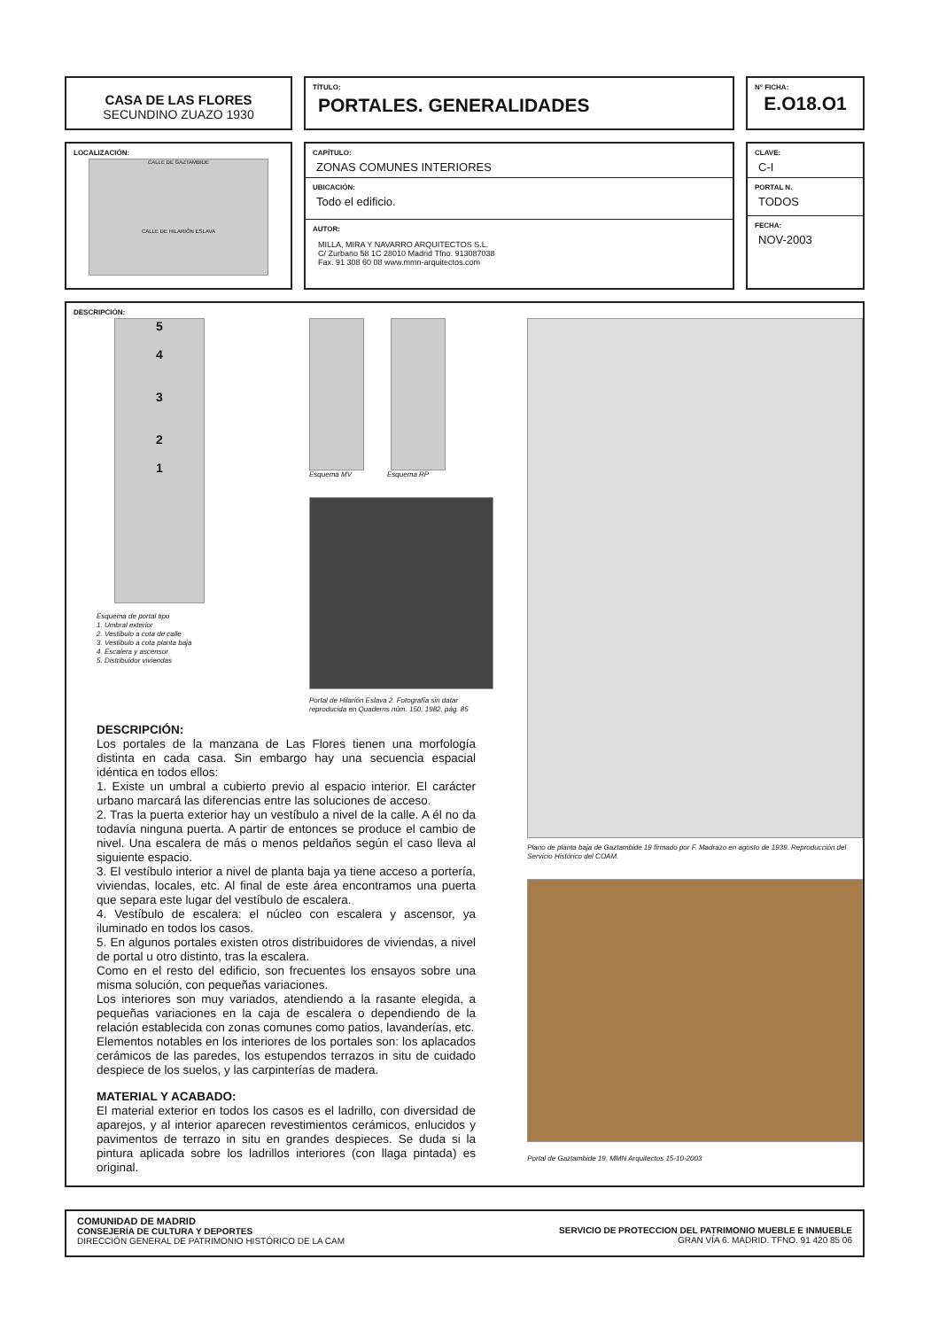CASA DE LAS FLORES
SECUNDINO ZUAZO 1930
TÍTULO:
PORTALES. GENERALIDADES
N° FICHA:
E.O18.O1
LOCALIZACIÓN:
CALLE DE GAZTAMBIDE
CALLE DE HILARIÓN ESLAVA
CAPÍTULO:
ZONAS COMUNES INTERIORES
UBICACIÓN:
Todo el edificio.
AUTOR:
MILLA, MIRA Y NAVARRO ARQUITECTOS S.L.
C/ Zurbano 58 1C 28010 Madrid Tfno. 913087038
Fax. 91 308 60 08 www.mmn-arquitectos.com
CLAVE:
C-I
PORTAL N.
TODOS
FECHA:
NOV-2003
DESCRIPCIÓN:
5
4
3
2
1
Esquema de portal tipo
1. Umbral exterior
2. Vestíbulo a cota de calle
3. Vestíbulo a cota planta baja
4. Escalera y ascensor
5. Distribuidor viviendas
Esquema MV Esquema RP
Portal de Hilarión Eslava 2. Fotografía sin datar reproducida en Quaderns núm. 150, 1982, pág. 85
DESCRIPCIÓN:
Los portales de la manzana de Las Flores tienen una morfología distinta en cada casa. Sin embargo hay una secuencia espacial idéntica en todos ellos:
1. Existe un umbral a cubierto previo al espacio interior. El carácter urbano marcará las diferencias entre las soluciones de acceso.
2. Tras la puerta exterior hay un vestíbulo a nivel de la calle. A él no da todavía ninguna puerta. A partir de entonces se produce el cambio de nivel. Una escalera de más o menos peldaños según el caso lleva al siguiente espacio.
3. El vestíbulo interior a nivel de planta baja ya tiene acceso a portería, viviendas, locales, etc. Al final de este área encontramos una puerta que separa este lugar del vestíbulo de escalera.
4. Vestíbulo de escalera: el núcleo con escalera y ascensor, ya iluminado en todos los casos.
5. En algunos portales existen otros distribuidores de viviendas, a nivel de portal u otro distinto, tras la escalera.
Como en el resto del edificio, son frecuentes los ensayos sobre una misma solución, con pequeñas variaciones.
Los interiores son muy variados, atendiendo a la rasante elegida, a pequeñas variaciones en la caja de escalera o dependiendo de la relación establecida con zonas comunes como patios, lavanderías, etc.
Elementos notables en los interiores de los portales son: los aplacados cerámicos de las paredes, los estupendos terrazos in situ de cuidado despiece de los suelos, y las carpinterías de madera.
MATERIAL Y ACABADO:
El material exterior en todos los casos es el ladrillo, con diversidad de aparejos, y al interior aparecen revestimientos cerámicos, enlucidos y pavimentos de terrazo in situ en grandes despieces. Se duda si la pintura aplicada sobre los ladrillos interiores (con llaga pintada) es original.
Plano de planta baja de Gaztambide 19 firmado por F. Madrazo en agosto de 1939. Reproducción del Servicio Histórico del COAM.
Portal de Gaztambide 19. MMN Arquitectos 15-10-2003
COMUNIDAD DE MADRID
CONSEJERÍA DE CULTURA Y DEPORTES
DIRECCIÓN GENERAL DE PATRIMONIO HISTÓRICO DE LA CAM
SERVICIO DE PROTECCION DEL PATRIMONIO MUEBLE E INMUEBLE
GRAN VÍA 6. MADRID. TFNO. 91 420 85 06